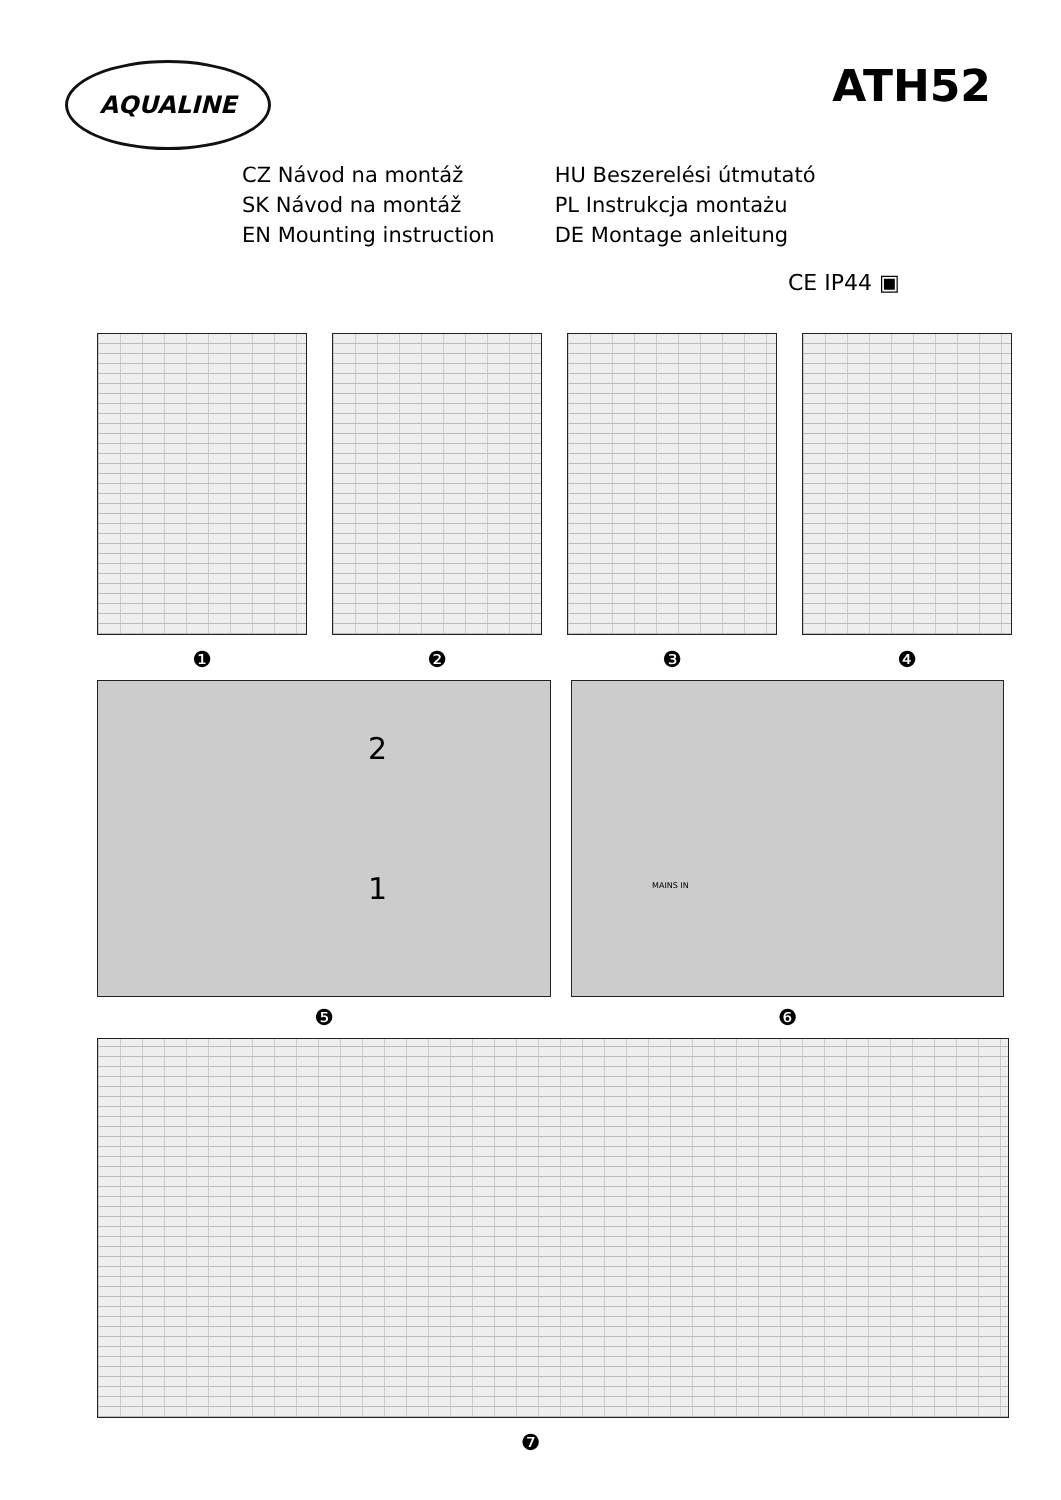AQUALINE
ATH52
CZ Návod na montáž
SK Návod na montáž
EN Mounting instruction
HU Beszerelési útmutató
PL Instrukcja montażu
DE Montage anleitung
CE IP44 ▣
❶ ❷ ❸ ❹
2
1
MAINS IN
❺ ❻
❼